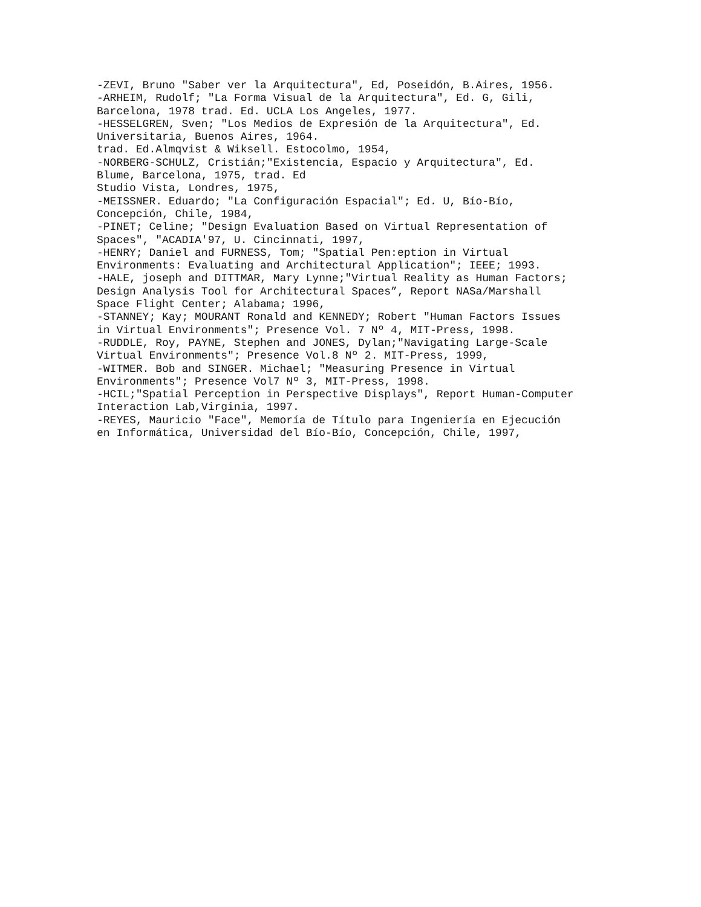-ZEVI, Bruno "Saber ver la Arquitectura", Ed, Poseidón, B.Aires, 1956. -ARHEIM, Rudolf; "La Forma Visual de la Arquitectura", Ed. G, Gili, Barcelona, 1978 trad. Ed. UCLA Los Angeles, 1977. -HESSELGREN, Sven; "Los Medios de Expresión de la Arquitectura", Ed. Universitaria, Buenos Aires, 1964. trad. Ed.Almqvist & Wiksell. Estocolmo, 1954, -NORBERG-SCHULZ, Cristián;"Existencia, Espacio y Arquitectura", Ed. Blume, Barcelona, 1975, trad. Ed Studio Vista, Londres, 1975, -MEISSNER. Eduardo; "La Configuración Espacial"; Ed. U, Bío-Bío, Concepción, Chile, 1984, -PINET; Celine; "Design Evaluation Based on Virtual Representation of Spaces", "ACADIA'97, U. Cincinnati, 1997, -HENRY; Daniel and FURNESS, Tom; "Spatial Pen:eption in Virtual Environments: Evaluating and Architectural Application"; IEEE; 1993. -HALE, joseph and DITTMAR, Mary Lynne;"Virtual Reality as Human Factors; Design Analysis Tool for Architectural Spaces”, Report NASa/Marshall Space Flight Center; Alabama; 1996, -STANNEY; Kay; MOURANT Ronald and KENNEDY; Robert "Human Factors Issues in Virtual Environments"; Presence Vol. 7 Nº 4, MIT-Press, 1998. -RUDDLE, Roy, PAYNE, Stephen and JONES, Dylan;"Navigating Large-Scale Virtual Environments"; Presence Vol.8 Nº 2. MIT-Press, 1999, -WITMER. Bob and SINGER. Michael; "Measuring Presence in Virtual Environments"; Presence Vol7 Nº 3, MIT-Press, 1998. -HCIL;"Spatial Perception in Perspective Displays", Report Human-Computer Interaction Lab,Virginia, 1997. -REYES, Mauricio "Face", Memoría de Título para Ingeniería en Ejecución en Informática, Universidad del Bío-Bío, Concepción, Chile, 1997,